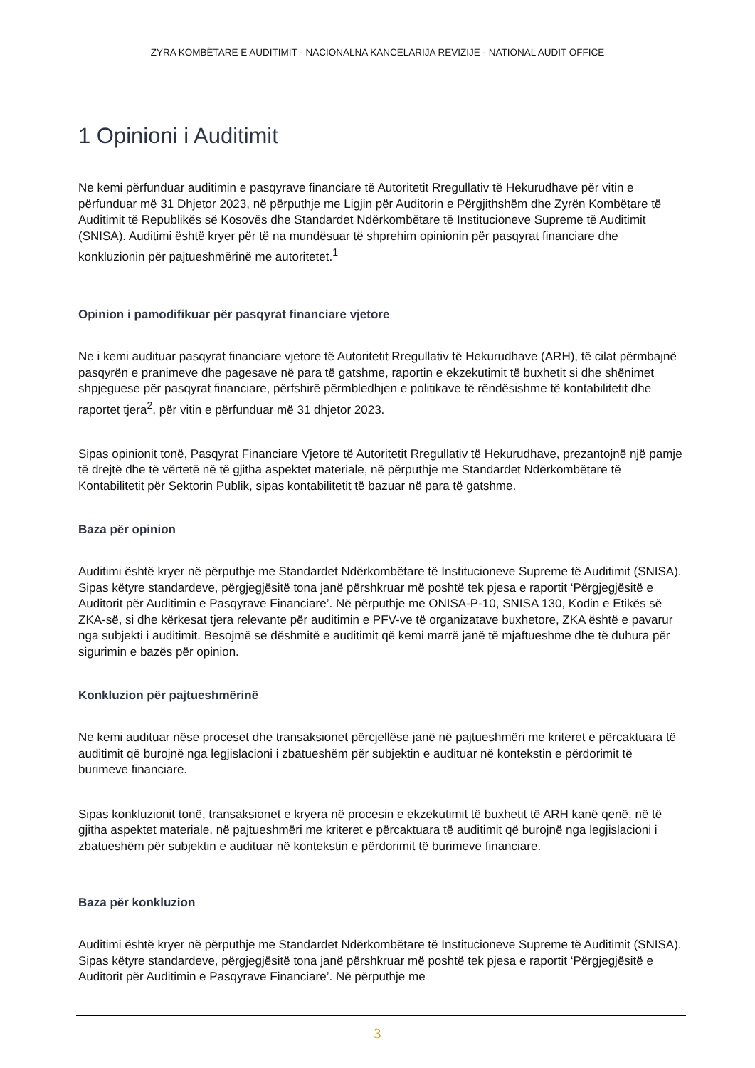ZYRA KOMBËTARE E AUDITIMIT - NACIONALNA KANCELARIJA REVIZIJE - NATIONAL AUDIT OFFICE
1 Opinioni i Auditimit
Ne kemi përfunduar auditimin e pasqyrave financiare të Autoritetit Rregullativ të Hekurudhave për vitin e përfunduar më 31 Dhjetor 2023, në përputhje me Ligjin për Auditorin e Përgjithshëm dhe Zyrën Kombëtare të Auditimit të Republikës së Kosovës dhe Standardet Ndërkombëtare të Institucioneve Supreme të Auditimit (SNISA). Auditimi është kryer për të na mundësuar të shprehim opinionin për pasqyrat financiare dhe konkluzionin për pajtueshmërinë me autoritetet.<sup>1</sup>
Opinion i pamodifikuar për pasqyrat financiare vjetore
Ne i kemi audituar pasqyrat financiare vjetore të Autoritetit Rregullativ të Hekurudhave (ARH), të cilat përmbajnë pasqyrën e pranimeve dhe pagesave në para të gatshme, raportin e ekzekutimit të buxhetit si dhe shënimet shpjeguese për pasqyrat financiare, përfshirë përmbledhjen e politikave të rëndësishme të kontabilitetit dhe raportet tjera<sup>2</sup>, për vitin e përfunduar më 31 dhjetor 2023.
Sipas opinionit tonë, Pasqyrat Financiare Vjetore të Autoritetit Rregullativ të Hekurudhave, prezantojnë një pamje të drejtë dhe të vërtetë në të gjitha aspektet materiale, në përputhje me Standardet Ndërkombëtare të Kontabilitetit për Sektorin Publik, sipas kontabilitetit të bazuar në para të gatshme.
Baza për opinion
Auditimi është kryer në përputhje me Standardet Ndërkombëtare të Institucioneve Supreme të Auditimit (SNISA). Sipas këtyre standardeve, përgjegjësitë tona janë përshkruar më poshtë tek pjesa e raportit ‘Përgjegjësitë e Auditorit për Auditimin e Pasqyrave Financiare’. Në përputhje me ONISA-P-10, SNISA 130, Kodin e Etikës së ZKA-së, si dhe kërkesat tjera relevante për auditimin e PFV-ve të organizatave buxhetore, ZKA është e pavarur nga subjekti i auditimit. Besojmë se dëshmitë e auditimit që kemi marrë janë të mjaftueshme dhe të duhura për sigurimin e bazës për opinion.
Konkluzion për pajtueshmërinë
Ne kemi audituar nëse proceset dhe transaksionet përcjellëse janë në pajtueshmëri me kriteret e përcaktuara të auditimit që burojnë nga legjislacioni i zbatueshëm për subjektin e audituar në kontekstin e përdorimit të burimeve financiare.
Sipas konkluzionit tonë, transaksionet e kryera në procesin e ekzekutimit të buxhetit të ARH kanë qenë, në të gjitha aspektet materiale, në pajtueshmëri me kriteret e përcaktuara të auditimit që burojnë nga legjislacioni i zbatueshëm për subjektin e audituar në kontekstin e përdorimit të burimeve financiare.
Baza për konkluzion
Auditimi është kryer në përputhje me Standardet Ndërkombëtare të Institucioneve Supreme të Auditimit (SNISA). Sipas këtyre standardeve, përgjegjësitë tona janë përshkruar më poshtë tek pjesa e raportit ‘Përgjegjësitë e Auditorit për Auditimin e Pasqyrave Financiare’. Në përputhje me
3